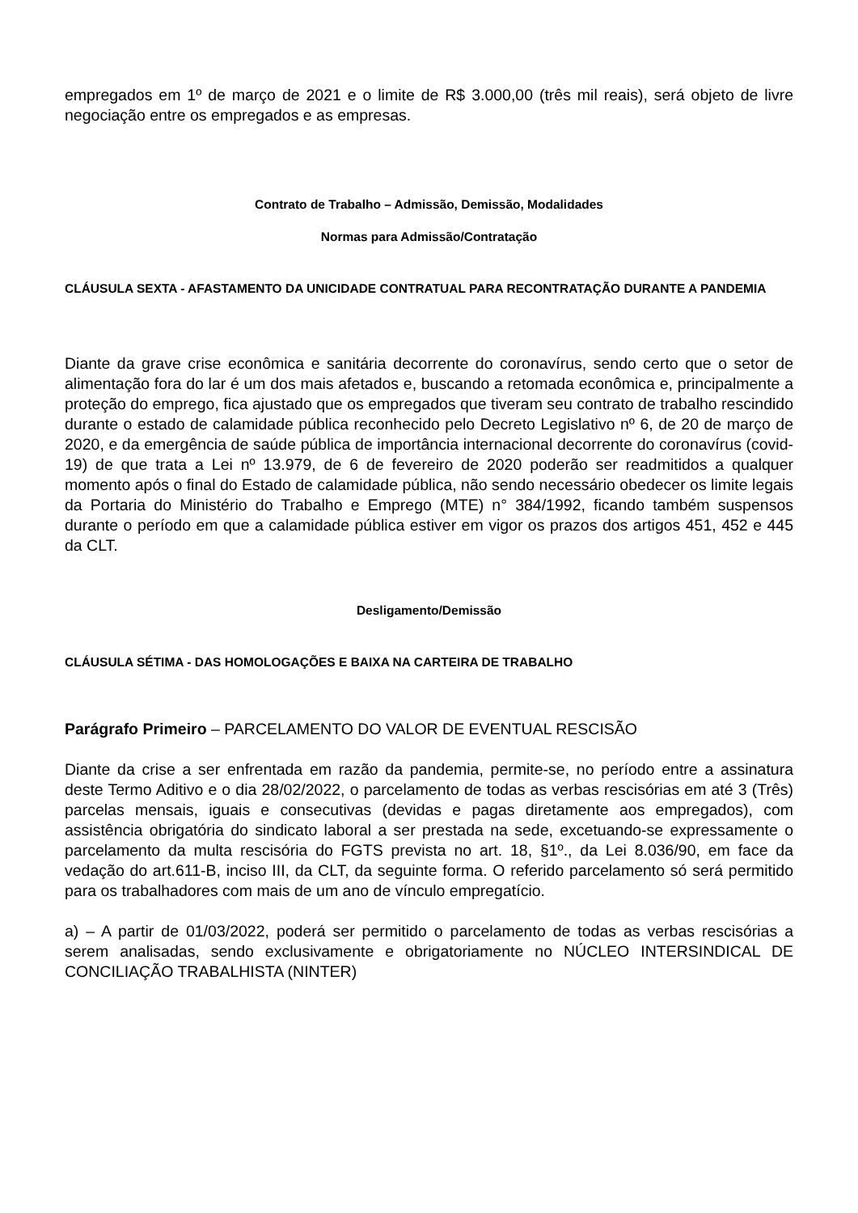empregados em 1º de março de 2021 e o limite de R$ 3.000,00 (três mil reais), será objeto de livre negociação entre os empregados e as empresas.
Contrato de Trabalho – Admissão, Demissão, Modalidades
Normas para Admissão/Contratação
CLÁUSULA SEXTA - AFASTAMENTO DA UNICIDADE CONTRATUAL PARA RECONTRATAÇÃO DURANTE A PANDEMIA
Diante da grave crise econômica e sanitária decorrente do coronavírus, sendo certo que o setor de alimentação fora do lar é um dos mais afetados e, buscando a retomada econômica e, principalmente a proteção do emprego, fica ajustado que os empregados que tiveram seu contrato de trabalho rescindido durante o estado de calamidade pública reconhecido pelo Decreto Legislativo nº 6, de 20 de março de 2020, e da emergência de saúde pública de importância internacional decorrente do coronavírus (covid-19) de que trata a Lei nº 13.979, de 6 de fevereiro de 2020 poderão ser readmitidos a qualquer momento após o final do Estado de calamidade pública, não sendo necessário obedecer os limite legais da Portaria do Ministério do Trabalho e Emprego (MTE) n° 384/1992, ficando também suspensos durante o período em que a calamidade pública estiver em vigor os prazos dos artigos 451, 452 e 445 da CLT.
Desligamento/Demissão
CLÁUSULA SÉTIMA - DAS HOMOLOGAÇÕES E BAIXA NA CARTEIRA DE TRABALHO
Parágrafo Primeiro – PARCELAMENTO DO VALOR DE EVENTUAL RESCISÃO
Diante da crise a ser enfrentada em razão da pandemia, permite-se, no período entre a assinatura deste Termo Aditivo e o dia 28/02/2022, o parcelamento de todas as verbas rescisórias em até 3 (Três) parcelas mensais, iguais e consecutivas (devidas e pagas diretamente aos empregados), com assistência obrigatória do sindicato laboral a ser prestada na sede, excetuando-se expressamente o parcelamento da multa rescisória do FGTS prevista no art. 18, §1º., da Lei 8.036/90, em face da vedação do art.611-B, inciso III, da CLT, da seguinte forma. O referido parcelamento só será permitido para os trabalhadores com mais de um ano de vínculo empregatício.
a) – A partir de 01/03/2022, poderá ser permitido o parcelamento de todas as verbas rescisórias a serem analisadas, sendo exclusivamente e obrigatoriamente no NÚCLEO INTERSINDICAL DE CONCILIAÇÃO TRABALHISTA (NINTER)